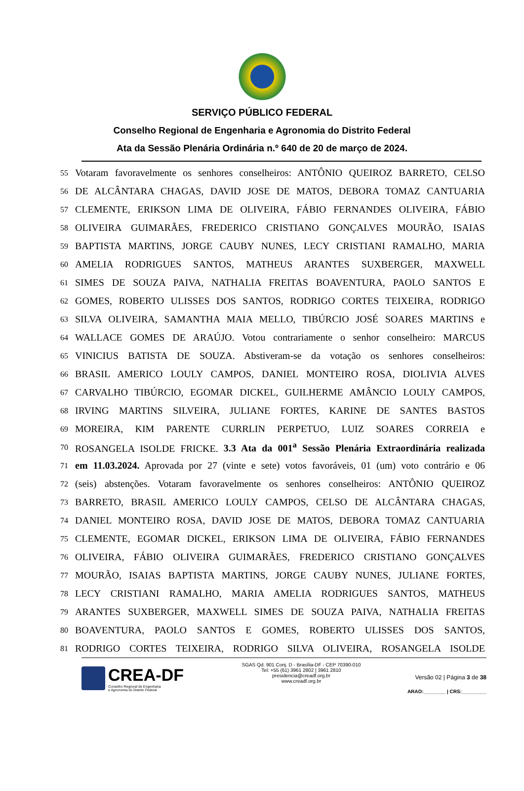SERVIÇO PÚBLICO FEDERAL
Conselho Regional de Engenharia e Agronomia do Distrito Federal
Ata da Sessão Plenária Ordinária n.º 640 de 20 de março de 2024.
55
Votaram favoravelmente os senhores conselheiros: ANTÔNIO QUEIROZ BARRETO, CELSO
56
DE ALCÂNTARA CHAGAS, DAVID JOSE DE MATOS, DEBORA TOMAZ CANTUARIA
57
CLEMENTE, ERIKSON LIMA DE OLIVEIRA, FÁBIO FERNANDES OLIVEIRA, FÁBIO
58
OLIVEIRA GUIMARÃES, FREDERICO CRISTIANO GONÇALVES MOURÃO, ISAIAS
59
BAPTISTA MARTINS, JORGE CAUBY NUNES, LECY CRISTIANI RAMALHO, MARIA
60
AMELIA RODRIGUES SANTOS, MATHEUS ARANTES SUXBERGER, MAXWELL
61
SIMES DE SOUZA PAIVA, NATHALIA FREITAS BOAVENTURA, PAOLO SANTOS E
62
GOMES, ROBERTO ULISSES DOS SANTOS, RODRIGO CORTES TEIXEIRA, RODRIGO
63
SILVA OLIVEIRA, SAMANTHA MAIA MELLO, TIBÚRCIO JOSÉ SOARES MARTINS e
64
WALLACE GOMES DE ARAÚJO. Votou contrariamente o senhor conselheiro: MARCUS
65
VINICIUS BATISTA DE SOUZA. Abstiveram-se da votação os senhores conselheiros:
66
BRASIL AMERICO LOULY CAMPOS, DANIEL MONTEIRO ROSA, DIOLIVIA ALVES
67
CARVALHO TIBÚRCIO, EGOMAR DICKEL, GUILHERME AMÂNCIO LOULY CAMPOS,
68
IRVING MARTINS SILVEIRA, JULIANE FORTES, KARINE DE SANTES BASTOS
69
MOREIRA, KIM PARENTE CURRLIN PERPETUO, LUIZ SOARES CORREIA e
70
ROSANGELA ISOLDE FRICKE. 3.3 Ata da 001<sup>a</sup> Sessão Plenária Extraordinária realizada
71
em 11.03.2024. Aprovada por 27 (vinte e sete) votos favoráveis, 01 (um) voto contrário e 06
72
(seis) abstenções. Votaram favoravelmente os senhores conselheiros: ANTÔNIO QUEIROZ
73
BARRETO, BRASIL AMERICO LOULY CAMPOS, CELSO DE ALCÂNTARA CHAGAS,
74
DANIEL MONTEIRO ROSA, DAVID JOSE DE MATOS, DEBORA TOMAZ CANTUARIA
75
CLEMENTE, EGOMAR DICKEL, ERIKSON LIMA DE OLIVEIRA, FÁBIO FERNANDES
76
OLIVEIRA, FÁBIO OLIVEIRA GUIMARÃES, FREDERICO CRISTIANO GONÇALVES
77
MOURÃO, ISAIAS BAPTISTA MARTINS, JORGE CAUBY NUNES, JULIANE FORTES,
78
LECY CRISTIANI RAMALHO, MARIA AMELIA RODRIGUES SANTOS, MATHEUS
79
ARANTES SUXBERGER, MAXWELL SIMES DE SOUZA PAIVA, NATHALIA FREITAS
80
BOAVENTURA, PAOLO SANTOS E GOMES, ROBERTO ULISSES DOS SANTOS,
81
RODRIGO CORTES TEIXEIRA, RODRIGO SILVA OLIVEIRA, ROSANGELA ISOLDE
CREA-DF
Conselho Regional de Engenharia
e Agronomia do Distrito Federal
SGAS Qd. 901 Conj. D - Brasília-DF - CEP 70390-010
Tel: +55 (61) 3961 2802 | 3961 2810
presidencia@creadf.org.br
www.creadf.org.br
Versão 02 | Página 3 de 38
ARAO:________ | CRS:_________